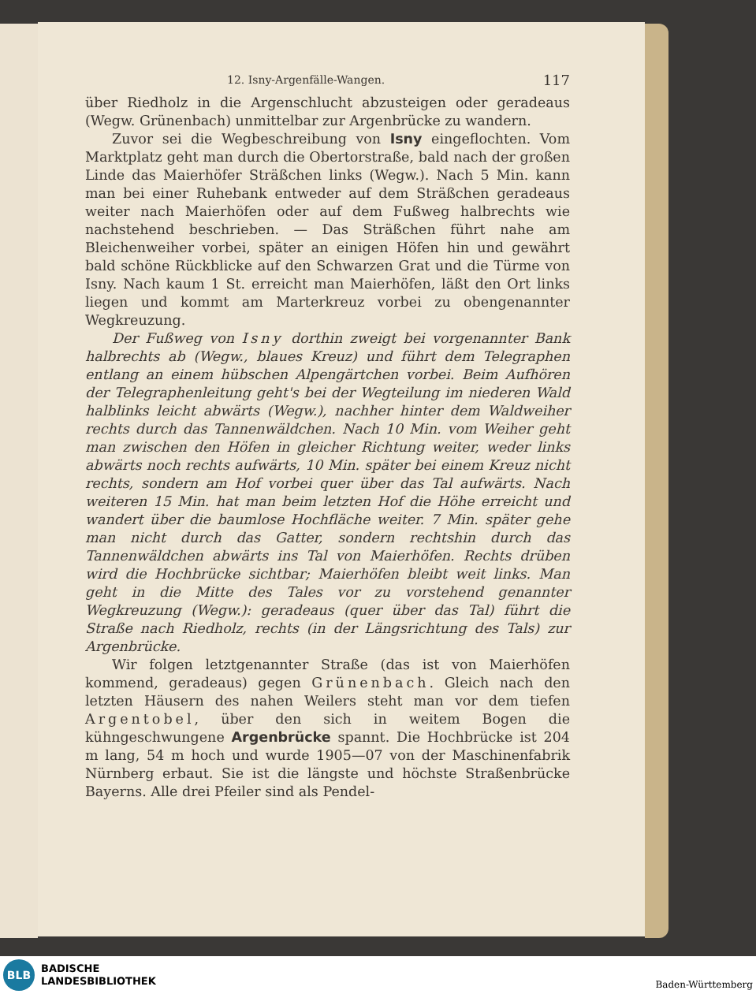12. Isny-Argenfälle-Wangen. 117
über Riedholz in die Argenschlucht abzusteigen oder geradeaus (Wegw. Grünenbach) unmittelbar zur Argenbrücke zu wandern.
Zuvor sei die Wegbeschreibung von Isny eingeflochten. Vom Marktplatz geht man durch die Obertorstraße, bald nach der großen Linde das Maierhöfer Sträßchen links (Wegw.). Nach 5 Min. kann man bei einer Ruhebank entweder auf dem Sträßchen geradeaus weiter nach Maierhöfen oder auf dem Fußweg halbrechts wie nachstehend beschrieben. — Das Sträßchen führt nahe am Bleichenweiher vorbei, später an einigen Höfen hin und gewährt bald schöne Rückblicke auf den Schwarzen Grat und die Türme von Isny. Nach kaum 1 St. erreicht man Maierhöfen, läßt den Ort links liegen und kommt am Marterkreuz vorbei zu obengenannter Wegkreuzung.
Der Fußweg von Isny dorthin zweigt bei vorgenannter Bank halbrechts ab (Wegw., blaues Kreuz) und führt dem Telegraphen entlang an einem hübschen Alpengärtchen vorbei. Beim Aufhören der Telegraphenleitung geht's bei der Wegteilung im niederen Wald halblinks leicht abwärts (Wegw.), nachher hinter dem Waldweiher rechts durch das Tannenwäldchen. Nach 10 Min. vom Weiher geht man zwischen den Höfen in gleicher Richtung weiter, weder links abwärts noch rechts aufwärts, 10 Min. später bei einem Kreuz nicht rechts, sondern am Hof vorbei quer über das Tal aufwärts. Nach weiteren 15 Min. hat man beim letzten Hof die Höhe erreicht und wandert über die baumlose Hochfläche weiter. 7 Min. später gehe man nicht durch das Gatter, sondern rechtshin durch das Tannenwäldchen abwärts ins Tal von Maierhöfen. Rechts drüben wird die Hochbrücke sichtbar; Maierhöfen bleibt weit links. Man geht in die Mitte des Tales vor zu vorstehend genannter Wegkreuzung (Wegw.): geradeaus (quer über das Tal) führt die Straße nach Riedholz, rechts (in der Längsrichtung des Tals) zur Argenbrücke.
Wir folgen letztgenannter Straße (das ist von Maierhöfen kommend, geradeaus) gegen Grünenbach. Gleich nach den letzten Häusern des nahen Weilers steht man vor dem tiefen Argentobel, über den sich in weitem Bogen die kühngeschwungene Argenbrücke spannt. Die Hochbrücke ist 204 m lang, 54 m hoch und wurde 1905—07 von der Maschinenfabrik Nürnberg erbaut. Sie ist die längste und höchste Straßenbrücke Bayerns. Alle drei Pfeiler sind als Pendel-
BLB
BADISCHE
LANDESBIBLIOTHEK
Baden-Württemberg